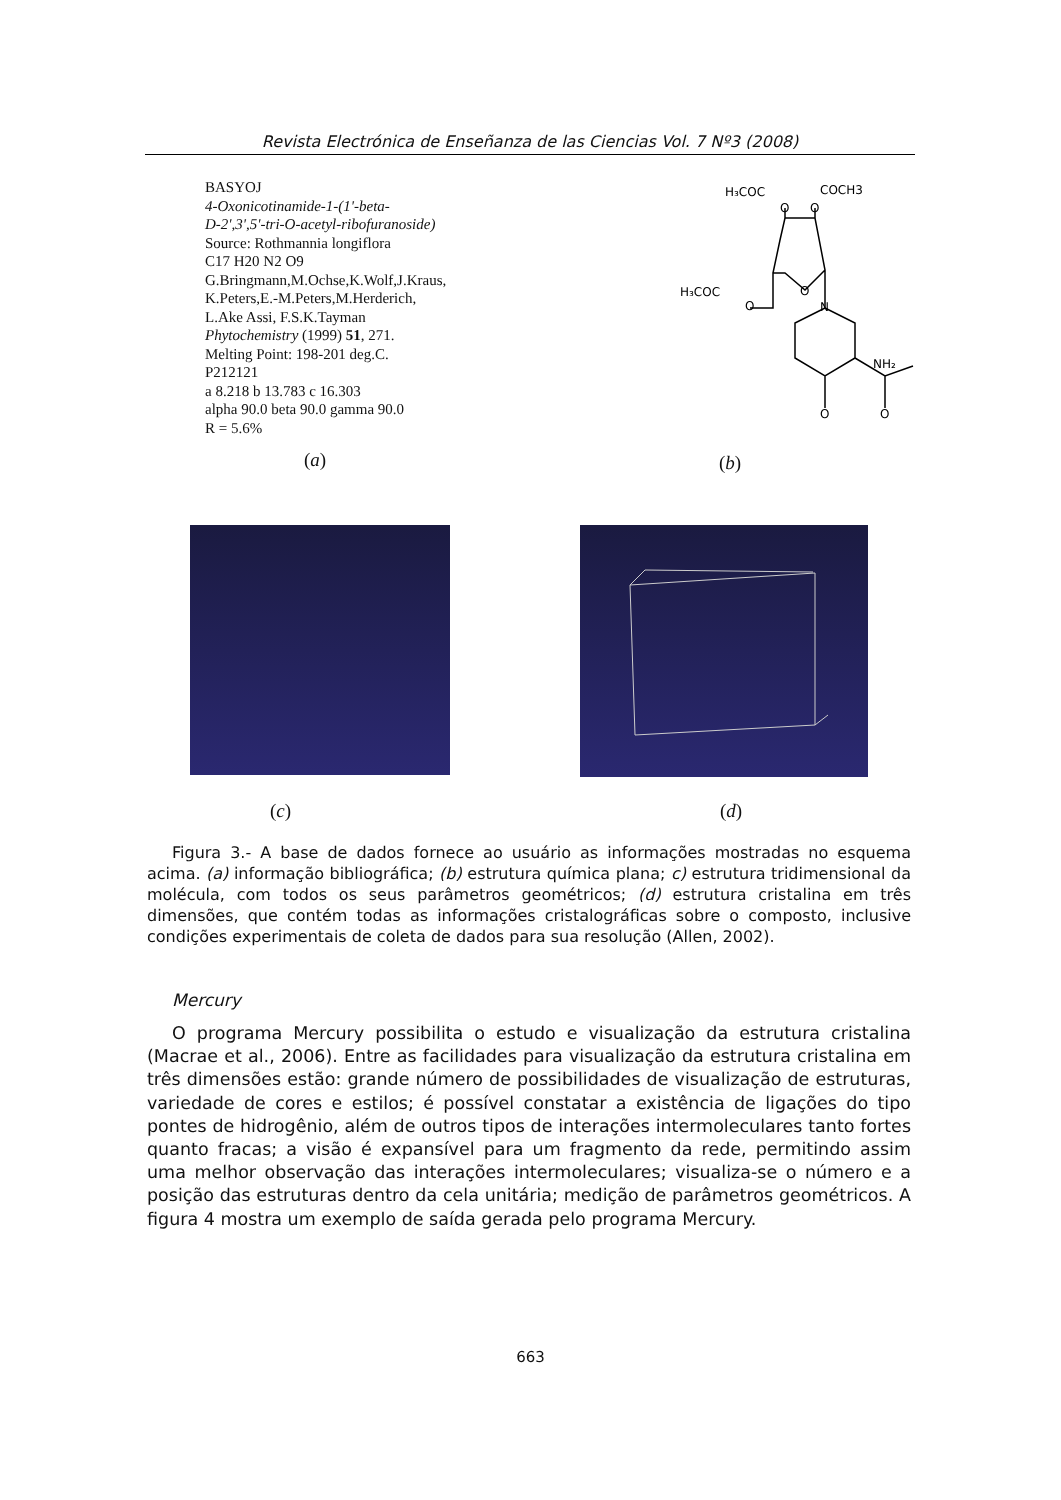Revista Electrónica de Enseñanza de las Ciencias Vol. 7 Nº3 (2008)
BASYOJ
4-Oxonicotinamide-1-(1'-beta-
D-2',3',5'-tri-O-acetyl-ribofuranoside)
Source: Rothmannia longiflora
C17 H20 N2 O9
G.Bringmann,M.Ochse,K.Wolf,J.Kraus,
K.Peters,E.-M.Peters,M.Herderich,
L.Ake Assi, F.S.K.Tayman
Phytochemistry (1999) 51, 271.
Melting Point: 198-201 deg.C.
P212121
a 8.218 b 13.783 c 16.303
alpha 90.0 beta 90.0 gamma 90.0
R = 5.6%
(a)
H₃COC
COCH3
O
O
H₃COC
O
O
N
NH₂
O
O
(b)
(c) (d)
Figura 3.- A base de dados fornece ao usuário as informações mostradas no esquema acima. (a) informação bibliográfica; (b) estrutura química plana; c) estrutura tridimensional da molécula, com todos os seus parâmetros geométricos; (d) estrutura cristalina em três dimensões, que contém todas as informações cristalográficas sobre o composto, inclusive condições experimentais de coleta de dados para sua resolução (Allen, 2002).
Mercury
O programa Mercury possibilita o estudo e visualização da estrutura cristalina (Macrae et al., 2006). Entre as facilidades para visualização da estrutura cristalina em três dimensões estão: grande número de possibilidades de visualização de estruturas, variedade de cores e estilos; é possível constatar a existência de ligações do tipo pontes de hidrogênio, além de outros tipos de interações intermoleculares tanto fortes quanto fracas; a visão é expansível para um fragmento da rede, permitindo assim uma melhor observação das interações intermoleculares; visualiza-se o número e a posição das estruturas dentro da cela unitária; medição de parâmetros geométricos. A figura 4 mostra um exemplo de saída gerada pelo programa Mercury.
663